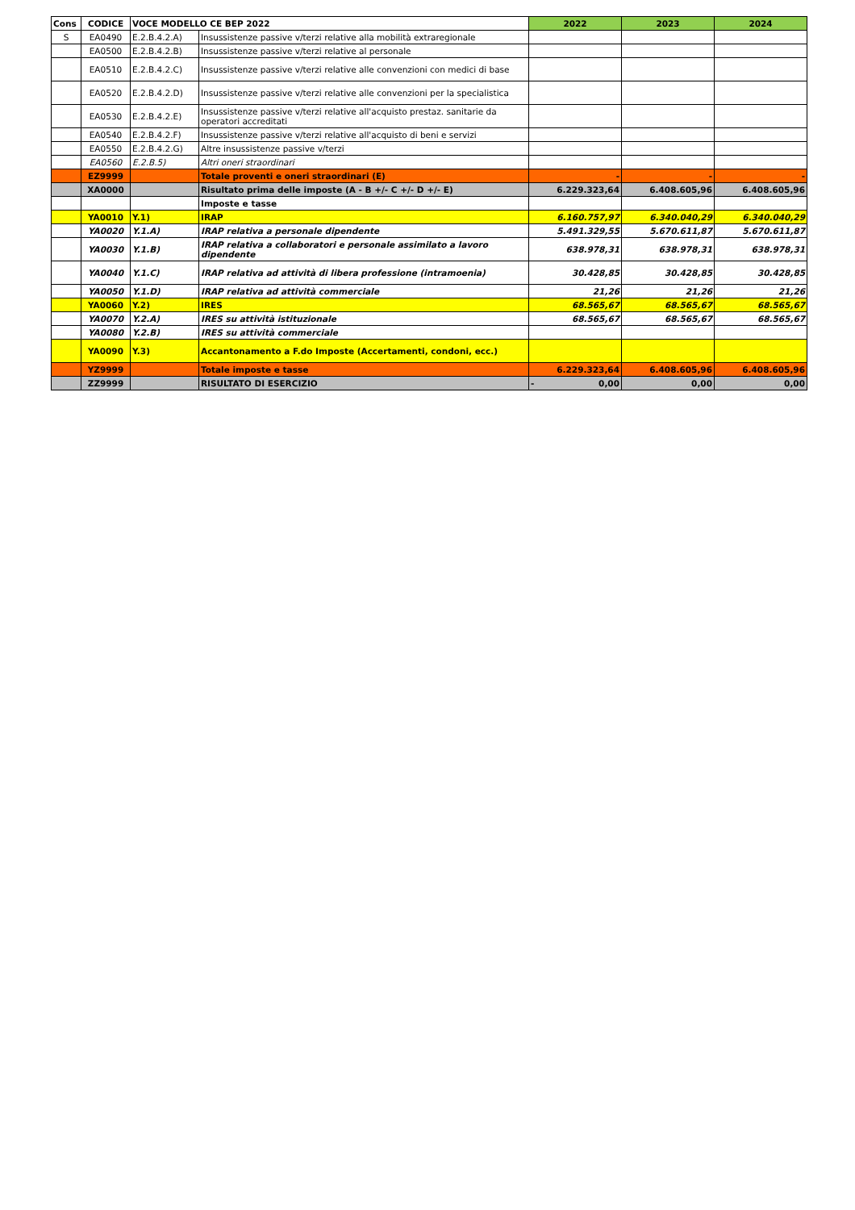| Cons | CODICE | VOCE MODELLO CE BEP 2022 | | 2022 | 2023 | 2024 |
| --- | --- | --- | --- | --- | --- | --- |
| S | EA0490 | E.2.B.4.2.A) | Insussistenze passive v/terzi relative alla mobilità extraregionale | | | |
| | EA0500 | E.2.B.4.2.B) | Insussistenze passive v/terzi relative al personale | | | |
| | EA0510 | E.2.B.4.2.C) | Insussistenze passive v/terzi relative alle convenzioni con medici di base | | | |
| | EA0520 | E.2.B.4.2.D) | Insussistenze passive v/terzi relative alle convenzioni per la specialistica | | | |
| | EA0530 | E.2.B.4.2.E) | Insussistenze passive v/terzi relative all'acquisto prestaz. sanitarie da operatori accreditati | | | |
| | EA0540 | E.2.B.4.2.F) | Insussistenze passive v/terzi relative all'acquisto di beni e servizi | | | |
| | EA0550 | E.2.B.4.2.G) | Altre insussistenze passive v/terzi | | | |
| | EA0560 | E.2.B.5) | Altri oneri straordinari | | | |
| | EZ9999 | | Totale proventi e oneri straordinari (E) | - | - | - |
| | XA0000 | | Risultato prima delle imposte (A - B +/- C +/- D +/- E) | 6.229.323,64 | 6.408.605,96 | 6.408.605,96 |
| | | | Imposte e tasse | | | |
| | YA0010 | Y.1) | IRAP | 6.160.757,97 | 6.340.040,29 | 6.340.040,29 |
| | YA0020 | Y.1.A) | IRAP relativa a personale dipendente | 5.491.329,55 | 5.670.611,87 | 5.670.611,87 |
| | YA0030 | Y.1.B) | IRAP relativa a collaboratori e personale assimilato a lavoro dipendente | 638.978,31 | 638.978,31 | 638.978,31 |
| | YA0040 | Y.1.C) | IRAP relativa ad attività di libera professione (intramoenia) | 30.428,85 | 30.428,85 | 30.428,85 |
| | YA0050 | Y.1.D) | IRAP relativa ad attività commerciale | 21,26 | 21,26 | 21,26 |
| | YA0060 | Y.2) | IRES | 68.565,67 | 68.565,67 | 68.565,67 |
| | YA0070 | Y.2.A) | IRES su attività istituzionale | 68.565,67 | 68.565,67 | 68.565,67 |
| | YA0080 | Y.2.B) | IRES su attività commerciale | | | |
| | YA0090 | Y.3) | Accantonamento a F.do Imposte (Accertamenti, condoni, ecc.) | | | |
| | YZ9999 | | Totale imposte e tasse | 6.229.323,64 | 6.408.605,96 | 6.408.605,96 |
| | ZZ9999 | | RISULTATO DI ESERCIZIO | - 0,00 | 0,00 | 0,00 |